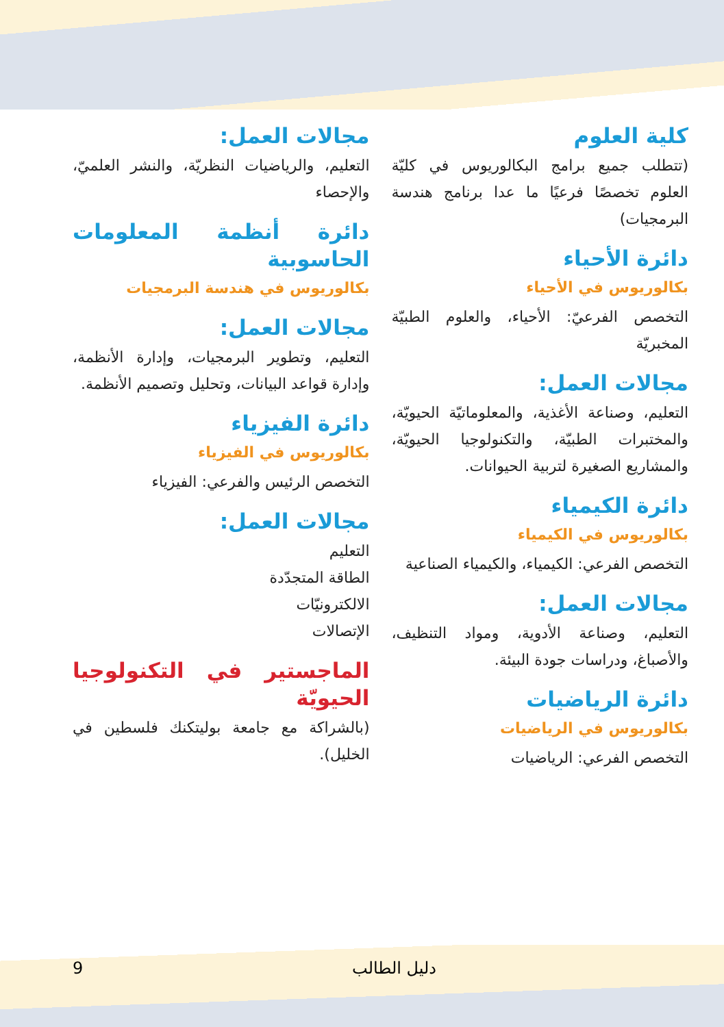كلية العلوم
(تتطلب جميع برامج البكالوريوس في كليّة العلوم تخصصًا فرعيًا ما عدا برنامج هندسة البرمجيات)
دائرة الأحياء
بكالوريوس في الأحياء
التخصص الفرعيّ: الأحياء، والعلوم الطبيّة المخبريّة
مجالات العمل:
التعليم، وصناعة الأغذية، والمعلوماتيّة الحيويّة، والمختبرات الطبيّة، والتكنولوجيا الحيويّة، والمشاريع الصغيرة لتربية الحيوانات.
دائرة الكيمياء
بكالوريوس في الكيمياء
التخصص الفرعي: الكيمياء، والكيمياء الصناعية
مجالات العمل:
التعليم، وصناعة الأدوية، ومواد التنظيف، والأصباغ، ودراسات جودة البيئة.
دائرة الرياضيات
بكالوريوس في الرياضيات
التخصص الفرعي: الرياضيات
مجالات العمل:
التعليم، والرياضيات النظريّة، والنشر العلميّ، والإحصاء
دائرة أنظمة المعلومات الحاسوبية
بكالوريوس في هندسة البرمجيات
مجالات العمل:
التعليم، وتطوير البرمجيات، وإدارة الأنظمة، وإدارة قواعد البيانات، وتحليل وتصميم الأنظمة.
دائرة الفيزياء
بكالوريوس في الفيزياء
التخصص الرئيس والفرعي: الفيزياء
مجالات العمل:
التعليم
الطاقة المتجدّدة
الالكترونيّات
الإتصالات
الماجستير في التكنولوجيا الحيويّة
(بالشراكة مع جامعة بوليتكنك فلسطين في الخليل).
9 دليل الطالب